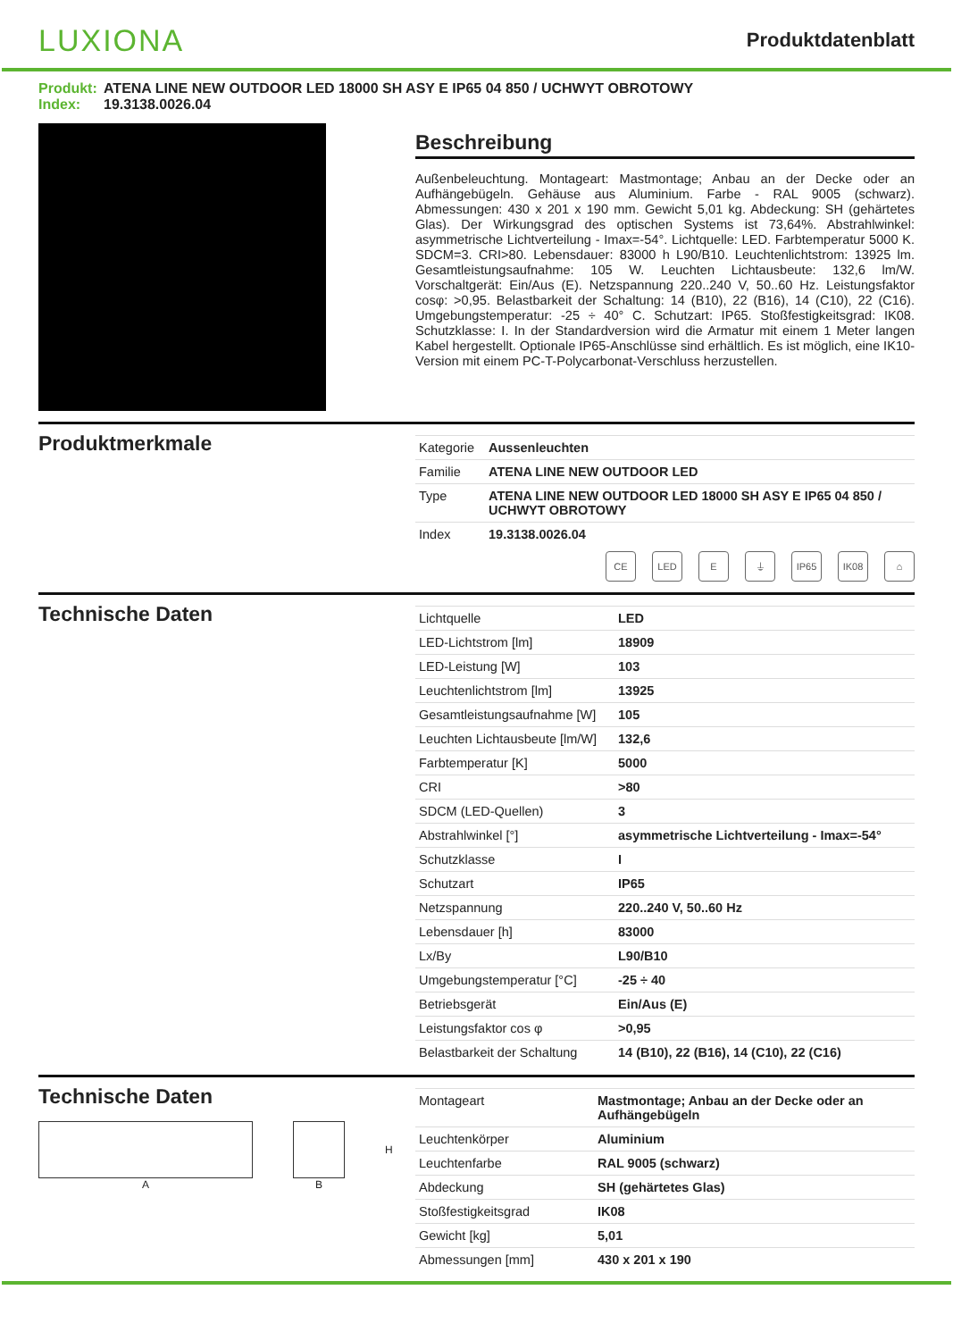LUXIONA
Produktdatenblatt
Produkt: ATENA LINE NEW OUTDOOR LED 18000 SH ASY E IP65 04 850 / UCHWYT OBROTOWY
Index: 19.3138.0026.04
Beschreibung
Außenbeleuchtung. Montageart: Mastmontage; Anbau an der Decke oder an Aufhängebügeln. Gehäuse aus Aluminium. Farbe - RAL 9005 (schwarz). Abmessungen: 430 x 201 x 190 mm. Gewicht 5,01 kg. Abdeckung: SH (gehärtetes Glas). Der Wirkungsgrad des optischen Systems ist 73,64%. Abstrahlwinkel: asymmetrische Lichtverteilung - Imax=-54°. Lichtquelle: LED. Farbtemperatur 5000 K. SDCM=3. CRI>80. Lebensdauer: 83000 h L90/B10. Leuchtenlichtstrom: 13925 lm. Gesamtleistungsaufnahme: 105 W. Leuchten Lichtausbeute: 132,6 lm/W. Vorschaltgerät: Ein/Aus (E). Netzspannung 220..240 V, 50..60 Hz. Leistungsfaktor cosφ: >0,95. Belastbarkeit der Schaltung: 14 (B10), 22 (B16), 14 (C10), 22 (C16). Umgebungstemperatur: -25 ÷ 40° C. Schutzart: IP65. Stoßfestigkeitsgrad: IK08. Schutzklasse: I. In der Standardversion wird die Armatur mit einem 1 Meter langen Kabel hergestellt. Optionale IP65-Anschlüsse sind erhältlich. Es ist möglich, eine IK10-Version mit einem PC-T-Polycarbonat-Verschluss herzustellen.
Produktmerkmale
| Kategorie | Aussenleuchten |
| Familie | ATENA LINE NEW OUTDOOR LED |
| Type | ATENA LINE NEW OUTDOOR LED 18000 SH ASY E IP65 04 850 / UCHWYT OBROTOWY |
| Index | 19.3138.0026.04 |
CE LED E ⏚ IP65 IK08 ⌂
Technische Daten
| Lichtquelle | LED |
| LED-Lichtstrom [lm] | 18909 |
| LED-Leistung [W] | 103 |
| Leuchtenlichtstrom [lm] | 13925 |
| Gesamtleistungsaufnahme [W] | 105 |
| Leuchten Lichtausbeute [lm/W] | 132,6 |
| Farbtemperatur [K] | 5000 |
| CRI | >80 |
| SDCM (LED-Quellen) | 3 |
| Abstrahlwinkel [°] | asymmetrische Lichtverteilung - Imax=-54° |
| Schutzklasse | I |
| Schutzart | IP65 |
| Netzspannung | 220..240 V, 50..60 Hz |
| Lebensdauer [h] | 83000 |
| Lx/By | L90/B10 |
| Umgebungstemperatur [°C] | -25 ÷ 40 |
| Betriebsgerät | Ein/Aus (E) |
| Leistungsfaktor cos φ | >0,95 |
| Belastbarkeit der Schaltung | 14 (B10), 22 (B16), 14 (C10), 22 (C16) |
Technische Daten
A B
H
| Montageart | Mastmontage; Anbau an der Decke oder an Aufhängebügeln |
| Leuchtenkörper | Aluminium |
| Leuchtenfarbe | RAL 9005 (schwarz) |
| Abdeckung | SH (gehärtetes Glas) |
| Stoßfestigkeitsgrad | IK08 |
| Gewicht [kg] | 5,01 |
| Abmessungen [mm] | 430 x 201 x 190 |